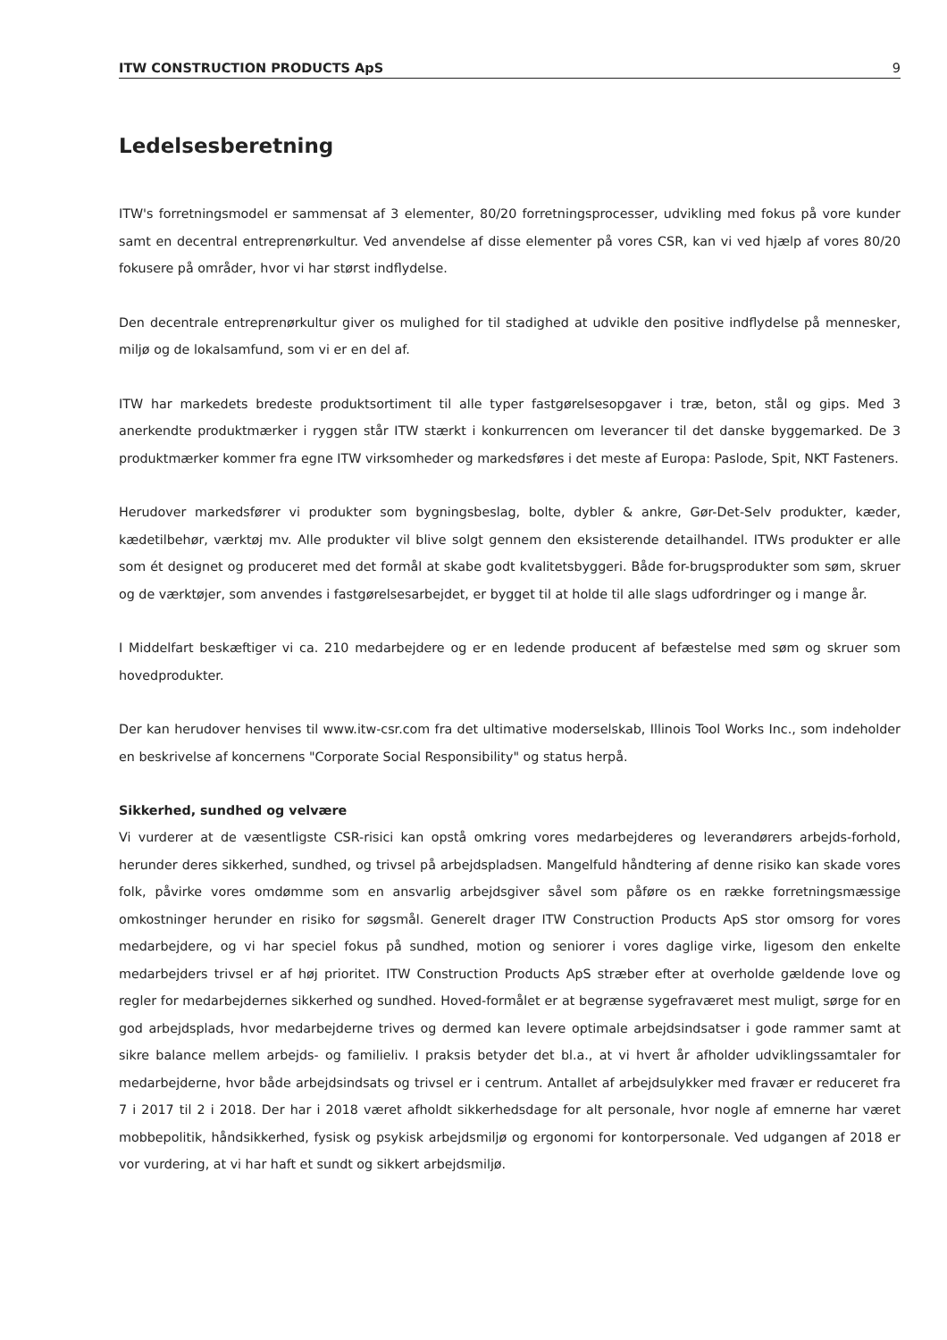ITW CONSTRUCTION PRODUCTS ApS 9
Ledelsesberetning
ITW's forretningsmodel er sammensat af 3 elementer, 80/20 forretningsprocesser, udvikling med fokus på vore kunder samt en decentral entreprenørkultur. Ved anvendelse af disse elementer på vores CSR, kan vi ved hjælp af vores 80/20 fokusere på områder, hvor vi har størst indflydelse.
Den decentrale entreprenørkultur giver os mulighed for til stadighed at udvikle den positive indflydelse på mennesker, miljø og de lokalsamfund, som vi er en del af.
ITW har markedets bredeste produktsortiment til alle typer fastgørelsesopgaver i træ, beton, stål og gips. Med 3 anerkendte produktmærker i ryggen står ITW stærkt i konkurrencen om leverancer til det danske byggemarked. De 3 produktmærker kommer fra egne ITW virksomheder og markedsføres i det meste af Europa: Paslode, Spit, NKT Fasteners.
Herudover markedsfører vi produkter som bygningsbeslag, bolte, dybler & ankre, Gør-Det-Selv produkter, kæder, kædetilbehør, værktøj mv. Alle produkter vil blive solgt gennem den eksisterende detailhandel. ITWs produkter er alle som ét designet og produceret med det formål at skabe godt kvalitetsbyggeri. Både for-brugsprodukter som søm, skruer og de værktøjer, som anvendes i fastgørelsesarbejdet, er bygget til at holde til alle slags udfordringer og i mange år.
I Middelfart beskæftiger vi ca. 210 medarbejdere og er en ledende producent af befæstelse med søm og skruer som hovedprodukter.
Der kan herudover henvises til www.itw-csr.com fra det ultimative moderselskab, Illinois Tool Works Inc., som indeholder en beskrivelse af koncernens "Corporate Social Responsibility" og status herpå.
Sikkerhed, sundhed og velvære
Vi vurderer at de væsentligste CSR-risici kan opstå omkring vores medarbejderes og leverandørers arbejds-forhold, herunder deres sikkerhed, sundhed, og trivsel på arbejdspladsen. Mangelfuld håndtering af denne risiko kan skade vores folk, påvirke vores omdømme som en ansvarlig arbejdsgiver såvel som påføre os en række forretningsmæssige omkostninger herunder en risiko for søgsmål. Generelt drager ITW Construction Products ApS stor omsorg for vores medarbejdere, og vi har speciel fokus på sundhed, motion og seniorer i vores daglige virke, ligesom den enkelte medarbejders trivsel er af høj prioritet. ITW Construction Products ApS stræber efter at overholde gældende love og regler for medarbejdernes sikkerhed og sundhed. Hoved-formålet er at begrænse sygefraværet mest muligt, sørge for en god arbejdsplads, hvor medarbejderne trives og dermed kan levere optimale arbejdsindsatser i gode rammer samt at sikre balance mellem arbejds- og familieliv. I praksis betyder det bl.a., at vi hvert år afholder udviklingssamtaler for medarbejderne, hvor både arbejdsindsats og trivsel er i centrum. Antallet af arbejdsulykker med fravær er reduceret fra 7 i 2017 til 2 i 2018. Der har i 2018 været afholdt sikkerhedsdage for alt personale, hvor nogle af emnerne har været mobbepolitik, håndsikkerhed, fysisk og psykisk arbejdsmiljø og ergonomi for kontorpersonale. Ved udgangen af 2018 er vor vurdering, at vi har haft et sundt og sikkert arbejdsmiljø.